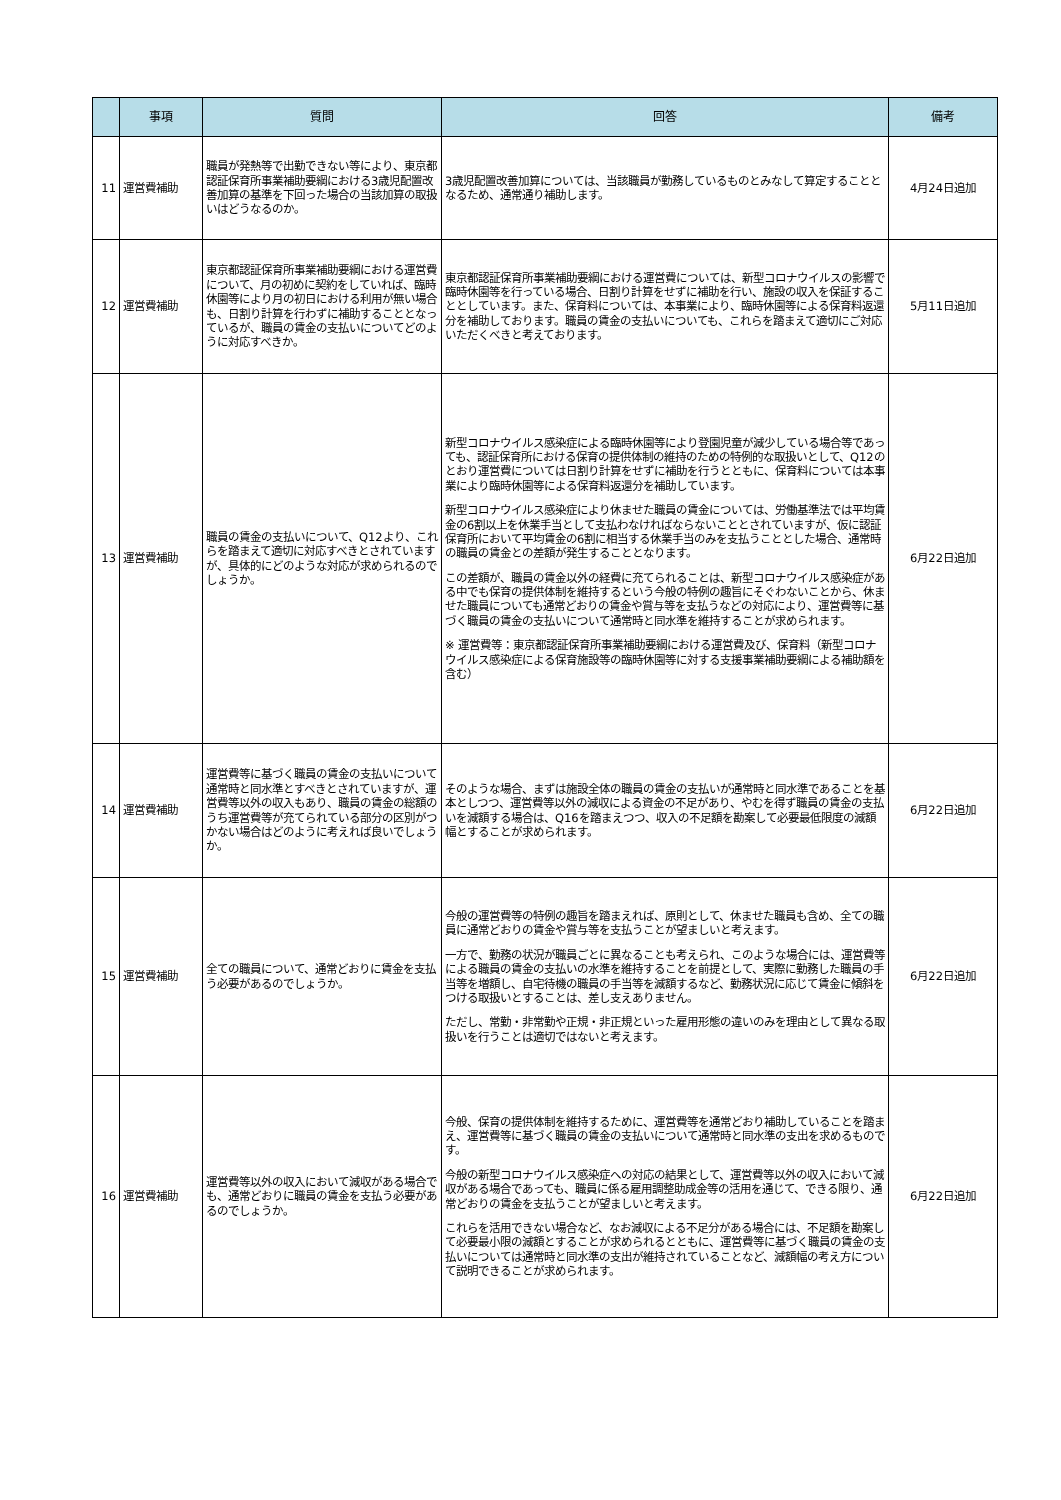| | 事項 | 質問 | 回答 | 備考 |
| --- | --- | --- | --- | --- |
| 11 | 運営費補助 | 職員が発熱等で出勤できない等により、東京都認証保育所事業補助要綱における3歳児配置改善加算の基準を下回った場合の当該加算の取扱いはどうなるのか。 | 3歳児配置改善加算については、当該職員が勤務しているものとみなして算定することとなるため、通常通り補助します。 | 4月24日追加 |
| 12 | 運営費補助 | 東京都認証保育所事業補助要綱における運営費について、月の初めに契約をしていれば、臨時休園等により月の初日における利用が無い場合も、日割り計算を行わずに補助することとなっているが、職員の賃金の支払いについてどのように対応すべきか。 | 東京都認証保育所事業補助要綱における運営費については、新型コロナウイルスの影響で臨時休園等を行っている場合、日割り計算をせずに補助を行い、施設の収入を保証することとしています。また、保育料については、本事業により、臨時休園等による保育料返還分を補助しております。職員の賃金の支払いについても、これらを踏まえて適切にご対応いただくべきと考えております。 | 5月11日追加 |
| 13 | 運営費補助 | 職員の賃金の支払いについて、Q12より、これらを踏まえて適切に対応すべきとされていますが、具体的にどのような対応が求められるのでしょうか。 | 新型コロナウイルス感染症による臨時休園等により登園児童が減少している場合等であっても、認証保育所における保育の提供体制の維持のための特例的な取扱いとして、Q12のとおり運営費については日割り計算をせずに補助を行うとともに、保育料については本事業により臨時休園等による保育料返還分を補助しています。 新型コロナウイルス感染症により休ませた職員の賃金については、労働基準法では平均賃金の6割以上を休業手当として支払わなければならないこととされていますが、仮に認証保育所において平均賃金の6割に相当する休業手当のみを支払うこととした場合、通常時の職員の賃金との差額が発生することとなります。 この差額が、職員の賃金以外の経費に充てられることは、新型コロナウイルス感染症がある中でも保育の提供体制を維持するという今般の特例の趣旨にそぐわないことから、休ませた職員についても通常どおりの賃金や賞与等を支払うなどの対応により、運営費等に基づく職員の賃金の支払いについて通常時と同水準を維持することが求められます。 ※ 運営費等：東京都認証保育所事業補助要綱における運営費及び、保育料（新型コロナウイルス感染症による保育施設等の臨時休園等に対する支援事業補助要綱による補助額を含む） | 6月22日追加 |
| 14 | 運営費補助 | 運営費等に基づく職員の賃金の支払いについて通常時と同水準とすべきとされていますが、運営費等以外の収入もあり、職員の賃金の総額のうち運営費等が充てられている部分の区別がつかない場合はどのように考えれば良いでしょうか。 | そのような場合、まずは施設全体の職員の賃金の支払いが通常時と同水準であることを基本としつつ、運営費等以外の減収による資金の不足があり、やむを得ず職員の賃金の支払いを減額する場合は、Q16を踏まえつつ、収入の不足額を勘案して必要最低限度の減額幅とすることが求められます。 | 6月22日追加 |
| 15 | 運営費補助 | 全ての職員について、通常どおりに賃金を支払う必要があるのでしょうか。 | 今般の運営費等の特例の趣旨を踏まえれば、原則として、休ませた職員も含め、全ての職員に通常どおりの賃金や賞与等を支払うことが望ましいと考えます。 一方で、勤務の状況が職員ごとに異なることも考えられ、このような場合には、運営費等による職員の賃金の支払いの水準を維持することを前提として、実際に勤務した職員の手当等を増額し、自宅待機の職員の手当等を減額するなど、勤務状況に応じて賃金に傾斜をつける取扱いとすることは、差し支えありません。 ただし、常勤・非常勤や正規・非正規といった雇用形態の違いのみを理由として異なる取扱いを行うことは適切ではないと考えます。 | 6月22日追加 |
| 16 | 運営費補助 | 運営費等以外の収入において減収がある場合でも、通常どおりに職員の賃金を支払う必要があるのでしょうか。 | 今般、保育の提供体制を維持するために、運営費等を通常どおり補助していることを踏まえ、運営費等に基づく職員の賃金の支払いについて通常時と同水準の支出を求めるものです。 今般の新型コロナウイルス感染症への対応の結果として、運営費等以外の収入において減収がある場合であっても、職員に係る雇用調整助成金等の活用を通じて、できる限り、通常どおりの賃金を支払うことが望ましいと考えます。 これらを活用できない場合など、なお減収による不足分がある場合には、不足額を勘案して必要最小限の減額とすることが求められるとともに、運営費等に基づく職員の賃金の支払いについては通常時と同水準の支出が維持されていることなど、減額幅の考え方について説明できることが求められます。 | 6月22日追加 |